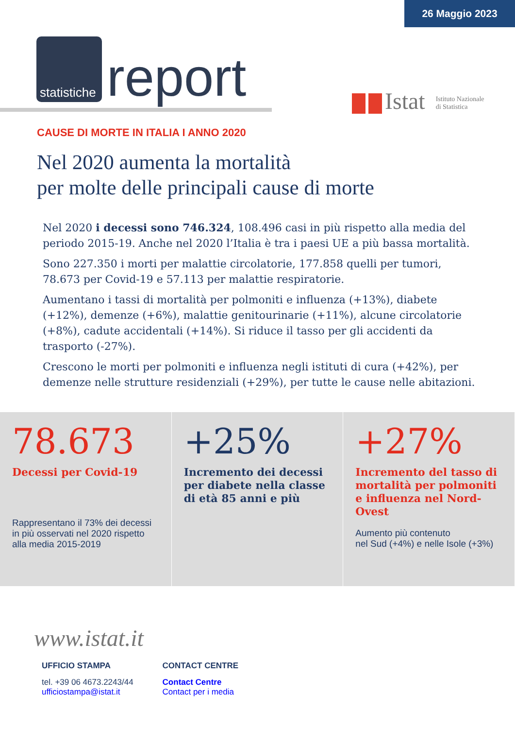26 Maggio 2023
statistiche
report
Istat Istituto Nazionale
di Statistica
CAUSE DI MORTE IN ITALIA I ANNO 2020
Nel 2020 aumenta la mortalità
per molte delle principali cause di morte
Nel 2020 i decessi sono 746.324, 108.496 casi in più rispetto alla media del periodo 2015-19. Anche nel 2020 l’Italia è tra i paesi UE a più bassa mortalità.
Sono 227.350 i morti per malattie circolatorie, 177.858 quelli per tumori, 78.673 per Covid-19 e 57.113 per malattie respiratorie.
Aumentano i tassi di mortalità per polmoniti e influenza (+13%), diabete (+12%), demenze (+6%), malattie genitourinarie (+11%), alcune circolatorie (+8%), cadute accidentali (+14%). Si riduce il tasso per gli accidenti da trasporto (-27%).
Crescono le morti per polmoniti e influenza negli istituti di cura (+42%), per demenze nelle strutture residenziali (+29%), per tutte le cause nelle abitazioni.
78.673
Decessi per Covid-19
Rappresentano il 73% dei decessi in più osservati nel 2020 rispetto alla media 2015-2019
+25%
Incremento dei decessi per diabete nella classe di età 85 anni e più
+27%
Incremento del tasso di mortalità per polmoniti e influenza nel Nord-Ovest
Aumento più contenuto
nel Sud (+4%) e nelle Isole (+3%)
www.istat.it
UFFICIO STAMPA
tel. +39 06 4673.2243/44
ufficiostampa@istat.it
CONTACT CENTRE
Contact Centre
Contact per i media